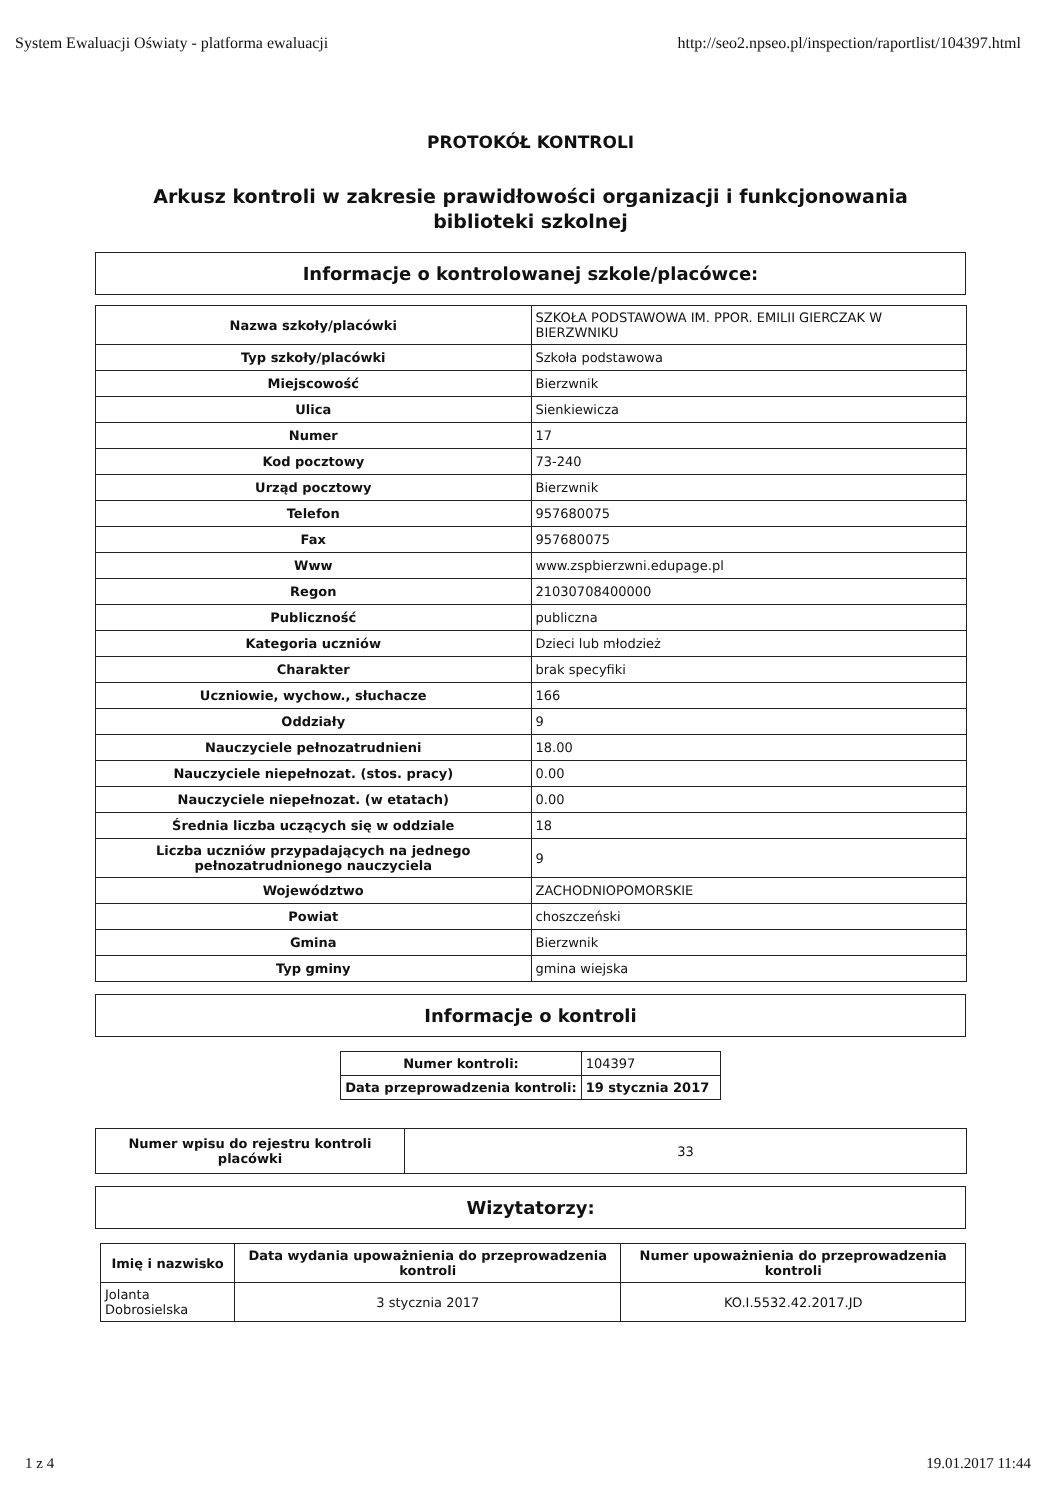System Ewaluacji Oświaty - platforma ewaluacji http://seo2.npseo.pl/inspection/raportlist/104397.html
PROTOKÓŁ KONTROLI
Arkusz kontroli w zakresie prawidłowości organizacji i funkcjonowania biblioteki szkolnej
Informacje o kontrolowanej szkole/placówce:
| Nazwa szkoły/placówki | SZKOŁA PODSTAWOWA IM. PPOR. EMILII GIERCZAK W BIERZWNIKU |
| Typ szkoły/placówki | Szkoła podstawowa |
| Miejscowość | Bierzwnik |
| Ulica | Sienkiewicza |
| Numer | 17 |
| Kod pocztowy | 73-240 |
| Urząd pocztowy | Bierzwnik |
| Telefon | 957680075 |
| Fax | 957680075 |
| Www | www.zspbierzwni.edupage.pl |
| Regon | 21030708400000 |
| Publiczność | publiczna |
| Kategoria uczniów | Dzieci lub młodzież |
| Charakter | brak specyfiki |
| Uczniowie, wychow., słuchacze | 166 |
| Oddziały | 9 |
| Nauczyciele pełnozatrudnieni | 18.00 |
| Nauczyciele niepełnozat. (stos. pracy) | 0.00 |
| Nauczyciele niepełnozat. (w etatach) | 0.00 |
| Średnia liczba uczących się w oddziale | 18 |
| Liczba uczniów przypadających na jednego pełnozatrudnionego nauczyciela | 9 |
| Województwo | ZACHODNIOPOMORSKIE |
| Powiat | choszczeński |
| Gmina | Bierzwnik |
| Typ gminy | gmina wiejska |
Informacje o kontroli
| Numer kontroli: | 104397 |
| Data przeprowadzenia kontroli: | 19 stycznia 2017 |
| Numer wpisu do rejestru kontroli placówki | 33 |
Wizytatorzy:
| Imię i nazwisko | Data wydania upoważnienia do przeprowadzenia kontroli | Numer upoważnienia do przeprowadzenia kontroli |
| --- | --- | --- |
| Jolanta Dobrosielska | 3 stycznia 2017 | KO.I.5532.42.2017.JD |
1 z 4 19.01.2017 11:44